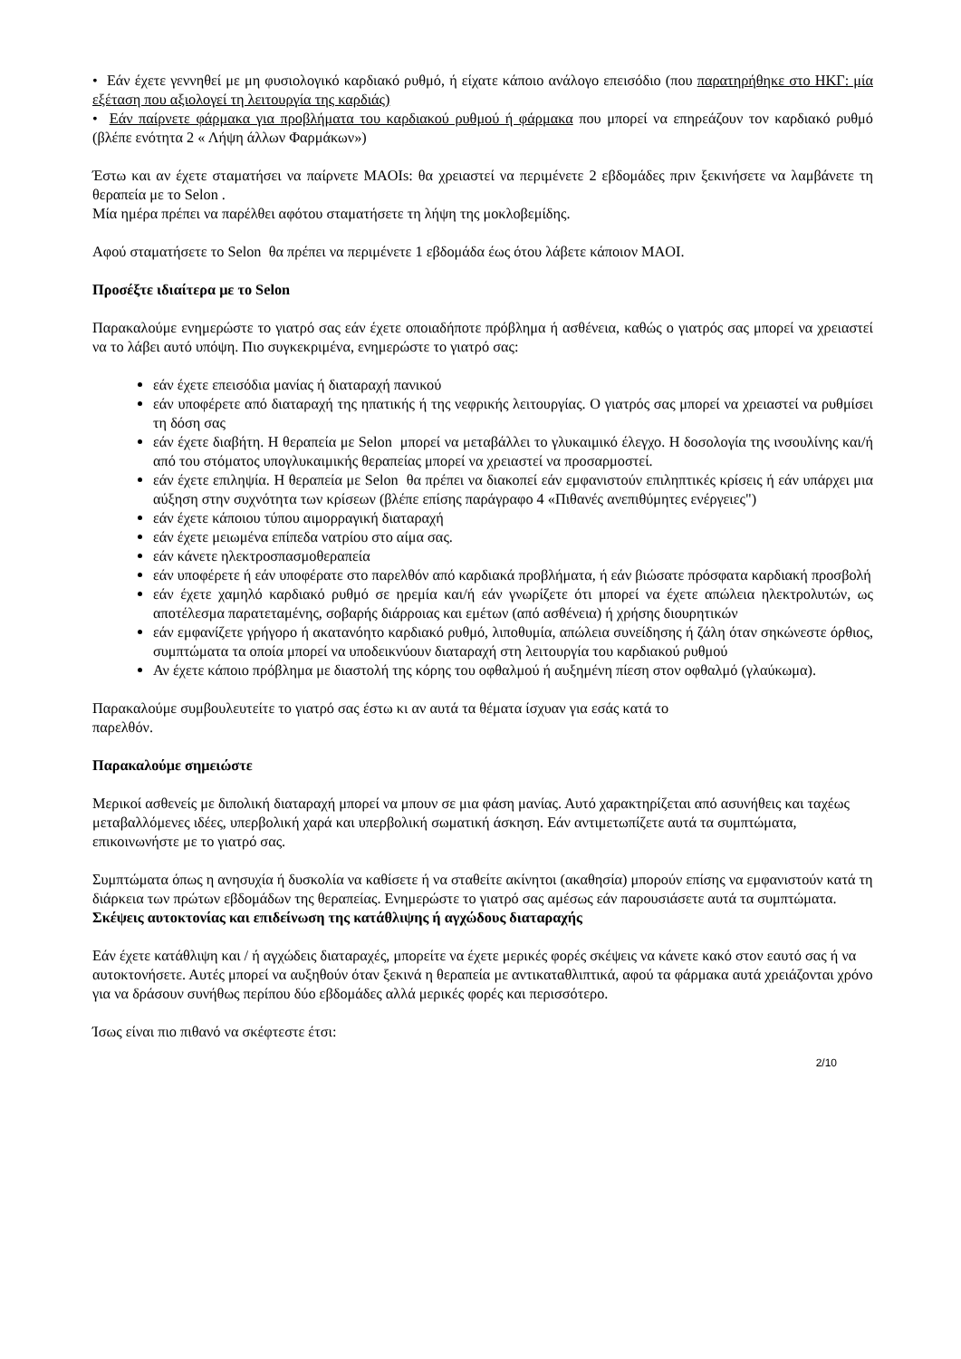• Εάν έχετε γεννηθεί με μη φυσιολογικό καρδιακό ρυθμό, ή είχατε κάποιο ανάλογο επεισόδιο (που παρατηρήθηκε στο ΗΚΓ: μία εξέταση που αξιολογεί τη λειτουργία της καρδιάς)
• Εάν παίρνετε φάρμακα για προβλήματα του καρδιακού ρυθμού ή φάρμακα που μπορεί να επηρεάζουν τον καρδιακό ρυθμό (βλέπε ενότητα 2 « Λήψη άλλων Φαρμάκων»)
Έστω και αν έχετε σταματήσει να παίρνετε MAOIs: θα χρειαστεί να περιμένετε 2 εβδομάδες πριν ξεκινήσετε να λαμβάνετε τη θεραπεία με το Selon .
Μία ημέρα πρέπει να παρέλθει αφότου σταματήσετε τη λήψη της μοκλοβεμίδης.
Αφού σταματήσετε το Selon θα πρέπει να περιμένετε 1 εβδομάδα έως ότου λάβετε κάποιον MAOI.
Προσέξτε ιδιαίτερα με το Selon
Παρακαλούμε ενημερώστε το γιατρό σας εάν έχετε οποιαδήποτε πρόβλημα ή ασθένεια, καθώς ο γιατρός σας μπορεί να χρειαστεί να το λάβει αυτό υπόψη. Πιο συγκεκριμένα, ενημερώστε το γιατρό σας:
εάν έχετε επεισόδια μανίας ή διαταραχή πανικού
εάν υποφέρετε από διαταραχή της ηπατικής ή της νεφρικής λειτουργίας. Ο γιατρός σας μπορεί να χρειαστεί να ρυθμίσει τη δόση σας
εάν έχετε διαβήτη. Η θεραπεία με Selon μπορεί να μεταβάλλει το γλυκαιμικό έλεγχο. Η δοσολογία της ινσουλίνης και/ή από του στόματος υπογλυκαιμικής θεραπείας μπορεί να χρειαστεί να προσαρμοστεί.
εάν έχετε επιληψία. Η θεραπεία με Selon θα πρέπει να διακοπεί εάν εμφανιστούν επιληπτικές κρίσεις ή εάν υπάρχει μια αύξηση στην συχνότητα των κρίσεων (βλέπε επίσης παράγραφο 4 «Πιθανές ανεπιθύμητες ενέργειες")
εάν έχετε κάποιου τύπου αιμορραγική διαταραχή
εάν έχετε μειωμένα επίπεδα νατρίου στο αίμα σας.
εάν κάνετε ηλεκτροσπασμοθεραπεία
εάν υποφέρετε ή εάν υποφέρατε στο παρελθόν από καρδιακά προβλήματα, ή εάν βιώσατε πρόσφατα καρδιακή προσβολή
εάν έχετε χαμηλό καρδιακό ρυθμό σε ηρεμία και/ή εάν γνωρίζετε ότι μπορεί να έχετε απώλεια ηλεκτρολυτών, ως αποτέλεσμα παρατεταμένης, σοβαρής διάρροιας και εμέτων (από ασθένεια) ή χρήσης διουρητικών
εάν εμφανίζετε γρήγορο ή ακατανόητο καρδιακό ρυθμό, λιποθυμία, απώλεια συνείδησης ή ζάλη όταν σηκώνεστε όρθιος, συμπτώματα τα οποία μπορεί να υποδεικνύουν διαταραχή στη λειτουργία του καρδιακού ρυθμού
Αν έχετε κάποιο πρόβλημα με διαστολή της κόρης του οφθαλμού ή αυξημένη πίεση στον οφθαλμό (γλαύκωμα).
Παρακαλούμε συμβουλευτείτε το γιατρό σας έστω κι αν αυτά τα θέματα ίσχυαν για εσάς κατά το
παρελθόν.
Παρακαλούμε σημειώστε
Μερικοί ασθενείς με διπολική διαταραχή μπορεί να μπουν σε μια φάση μανίας. Αυτό χαρακτηρίζεται από ασυνήθεις και ταχέως μεταβαλλόμενες ιδέες, υπερβολική χαρά και υπερβολική σωματική άσκηση. Εάν αντιμετωπίζετε αυτά τα συμπτώματα, επικοινωνήστε με το γιατρό σας.
Συμπτώματα όπως η ανησυχία ή δυσκολία να καθίσετε ή να σταθείτε ακίνητοι (ακαθησία) μπορούν επίσης να εμφανιστούν κατά τη διάρκεια των πρώτων εβδομάδων της θεραπείας. Ενημερώστε το γιατρό σας αμέσως εάν παρουσιάσετε αυτά τα συμπτώματα.
Σκέψεις αυτοκτονίας και επιδείνωση της κατάθλιψης ή αγχώδους διαταραχής
Εάν έχετε κατάθλιψη και / ή αγχώδεις διαταραχές, μπορείτε να έχετε μερικές φορές σκέψεις να κάνετε κακό στον εαυτό σας ή να αυτοκτονήσετε. Αυτές μπορεί να αυξηθούν όταν ξεκινά η θεραπεία με αντικαταθλιπτικά, αφού τα φάρμακα αυτά χρειάζονται χρόνο για να δράσουν συνήθως περίπου δύο εβδομάδες αλλά μερικές φορές και περισσότερο.
Ίσως είναι πιο πιθανό να σκέφτεστε έτσι:
2/10